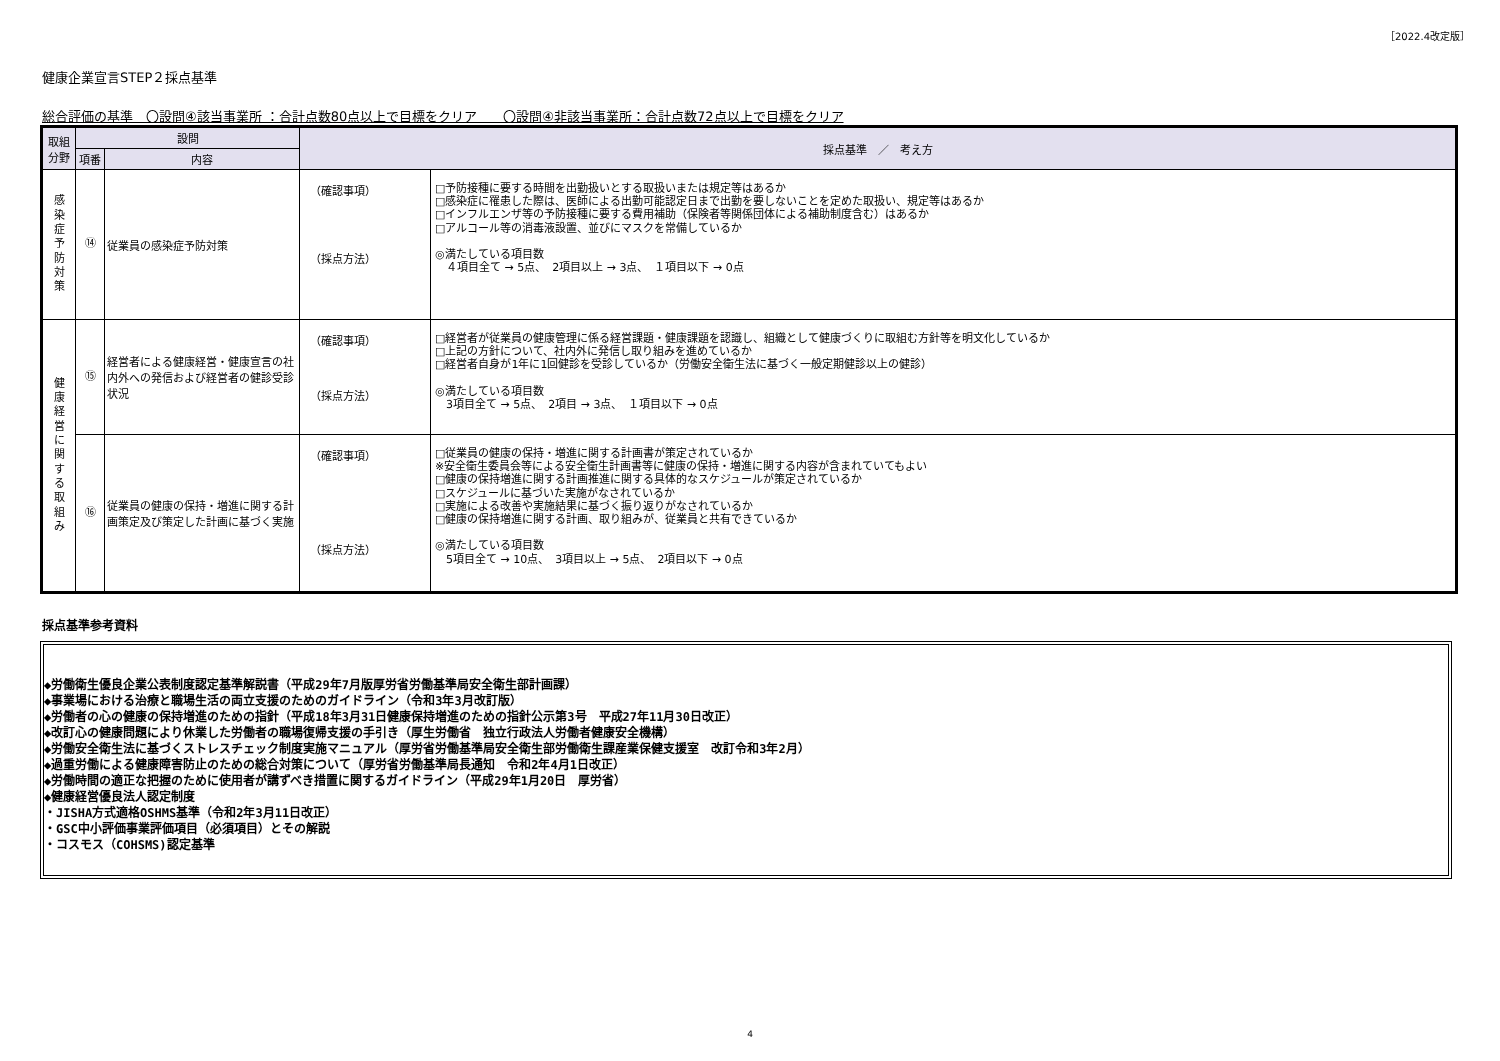［2022.4改定版］
健康企業宣言STEP２採点基準
総合評価の基準　〇設問④該当事業所 ：合計点数80点以上で目標をクリア　　〇設問④非該当事業所：合計点数72点以上で目標をクリア
| 取組 分野 | 設問 | | 採点基準 ／ 考え方 | |
| --- | --- | --- | --- | --- |
| | 項番 | 内容 | | |
| 感 染 症 予 防 対 策 | ⑭ | 従業員の感染症予防対策 | （確認事項） （採点方法） | □予防接種に要する時間を出勤扱いとする取扱いまたは規定等はあるか □感染症に罹患した際は、医師による出勤可能認定日まで出勤を要しないことを定めた取扱い、規定等はあるか □インフルエンザ等の予防接種に要する費用補助（保険者等関係団体による補助制度含む）はあるか □アルコール等の消毒液設置、並びにマスクを常備しているか ◎満たしている項目数 ４項目全て → 5点、 2項目以上 → 3点、 １項目以下 → 0点 |
| 健 康 経 営 に 関 す る 取 組 み | ⑮ | 経営者による健康経営・健康宣言の社内外への発信および経営者の健診受診状況 | （確認事項） （採点方法） | □経営者が従業員の健康管理に係る経営課題・健康課題を認識し、組織として健康づくりに取組む方針等を明文化しているか □上記の方針について、社内外に発信し取り組みを進めているか □経営者自身が1年に1回健診を受診しているか（労働安全衛生法に基づく一般定期健診以上の健診） ◎満たしている項目数 3項目全て → 5点、 2項目 → 3点、 １項目以下 → 0点 |
| | ⑯ | 従業員の健康の保持・増進に関する計画策定及び策定した計画に基づく実施 | （確認事項） （採点方法） | □従業員の健康の保持・増進に関する計画書が策定されているか ※安全衛生委員会等による安全衛生計画書等に健康の保持・増進に関する内容が含まれていてもよい □健康の保持増進に関する計画推進に関する具体的なスケジュールが策定されているか □スケジュールに基づいた実施がなされているか □実施による改善や実施結果に基づく振り返りがなされているか □健康の保持増進に関する計画、取り組みが、従業員と共有できているか ◎満たしている項目数 5項目全て → 10点、 3項目以上 → 5点、 2項目以下 → 0点 |
採点基準参考資料
◆労働衛生優良企業公表制度認定基準解説書（平成29年7月版厚労省労働基準局安全衛生部計画課）
◆事業場における治療と職場生活の両立支援のためのガイドライン（令和3年3月改訂版）
◆労働者の心の健康の保持増進のための指針（平成18年3月31日健康保持増進のための指針公示第3号　平成27年11月30日改正）
◆改訂心の健康問題により休業した労働者の職場復帰支援の手引き（厚生労働省　独立行政法人労働者健康安全機構）
◆労働安全衛生法に基づくストレスチェック制度実施マニュアル（厚労省労働基準局安全衛生部労働衛生課産業保健支援室　改訂令和3年2月）
◆過重労働による健康障害防止のための総合対策について（厚労省労働基準局長通知　令和2年4月1日改正）
◆労働時間の適正な把握のために使用者が講ずべき措置に関するガイドライン（平成29年1月20日　厚労省）
◆健康経営優良法人認定制度
・JISHA方式適格OSHMS基準（令和2年3月11日改正）
・GSC中小評価事業評価項目（必須項目）とその解説
・コスモス（COHSMS)認定基準
4